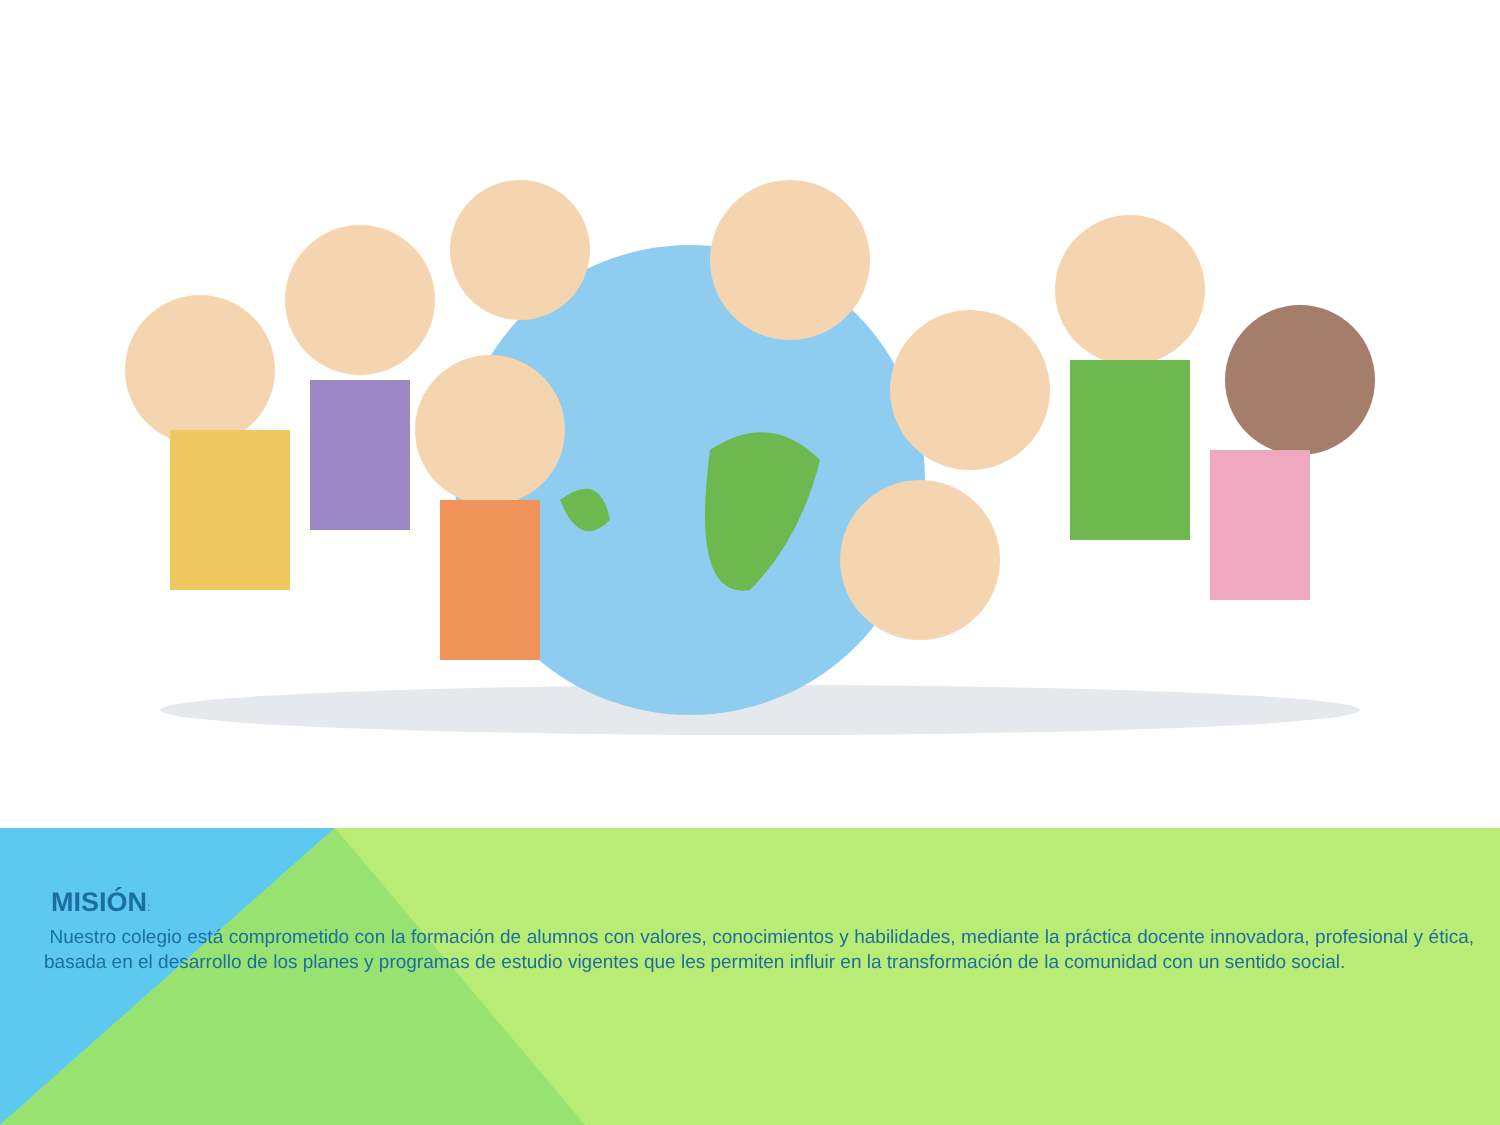MISIÓN:
Nuestro colegio está comprometido con la formación de alumnos con valores, conocimientos y habilidades, mediante la práctica docente innovadora, profesional y ética, basada en el desarrollo de los planes y programas de estudio vigentes que les permiten influir en la transformación de la comunidad con un sentido social.